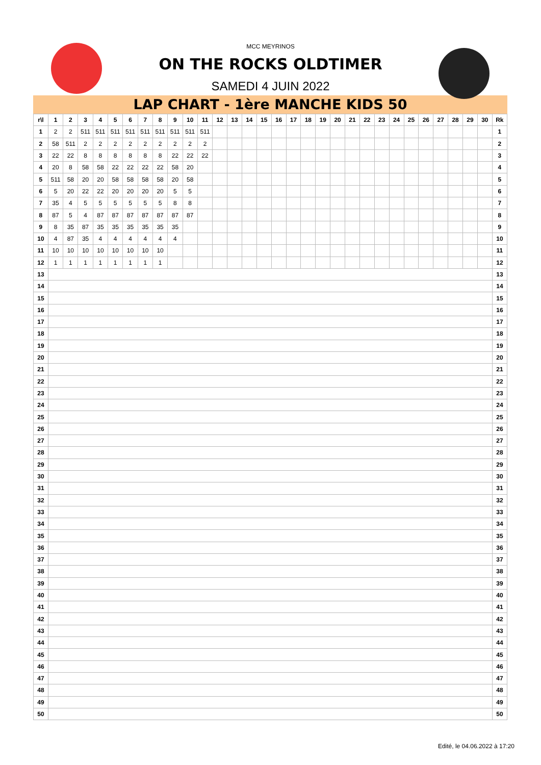MCC MEYRINOS
ON THE ROCKS OLDTIMER
SAMEDI 4 JUIN 2022
LAP CHART - 1ère MANCHE KIDS 50
| r\l | 1 | 2 | 3 | 4 | 5 | 6 | 7 | 8 | 9 | 10 | 11 | 12 | 13 | 14 | 15 | 16 | 17 | 18 | 19 | 20 | 21 | 22 | 23 | 24 | 25 | 26 | 27 | 28 | 29 | 30 | Rk |
| --- | --- | --- | --- | --- | --- | --- | --- | --- | --- | --- | --- | --- | --- | --- | --- | --- | --- | --- | --- | --- | --- | --- | --- | --- | --- | --- | --- | --- | --- | --- | --- |
| 1 | 2 | 2 | 511 | 511 | 511 | 511 | 511 | 511 | 511 | 511 | 511 | | | | | | | | | | | | | | | | | | | | 1 |
| 2 | 58 | 511 | 2 | 2 | 2 | 2 | 2 | 2 | 2 | 2 | 2 | | | | | | | | | | | | | | | | | | | | 2 |
| 3 | 22 | 22 | 8 | 8 | 8 | 8 | 8 | 8 | 22 | 22 | 22 | | | | | | | | | | | | | | | | | | | | 3 |
| 4 | 20 | 8 | 58 | 58 | 22 | 22 | 22 | 22 | 58 | 20 | | | | | | | | | | | | | | | | | | | | | 4 |
| 5 | 511 | 58 | 20 | 20 | 58 | 58 | 58 | 58 | 20 | 58 | | | | | | | | | | | | | | | | | | | | | 5 |
| 6 | 5 | 20 | 22 | 22 | 20 | 20 | 20 | 20 | 5 | 5 | | | | | | | | | | | | | | | | | | | | | 6 |
| 7 | 35 | 4 | 5 | 5 | 5 | 5 | 5 | 5 | 8 | 8 | | | | | | | | | | | | | | | | | | | | | 7 |
| 8 | 87 | 5 | 4 | 87 | 87 | 87 | 87 | 87 | 87 | 87 | | | | | | | | | | | | | | | | | | | | | 8 |
| 9 | 8 | 35 | 87 | 35 | 35 | 35 | 35 | 35 | 35 | | | | | | | | | | | | | | | | | | | | | | 9 |
| 10 | 4 | 87 | 35 | 4 | 4 | 4 | 4 | 4 | 4 | | | | | | | | | | | | | | | | | | | | | | 10 |
| 11 | 10 | 10 | 10 | 10 | 10 | 10 | 10 | 10 | | | | | | | | | | | | | | | | | | | | | | | 11 |
| 12 | 1 | 1 | 1 | 1 | 1 | 1 | 1 | 1 | | | | | | | | | | | | | | | | | | | | | | | 12 |
| 13 | | | | | | | | | | | | | | | | | | | | | | | | | | | | | | | 13 |
| 14 | | | | | | | | | | | | | | | | | | | | | | | | | | | | | | | 14 |
| 15 | | | | | | | | | | | | | | | | | | | | | | | | | | | | | | | 15 |
| 16 | | | | | | | | | | | | | | | | | | | | | | | | | | | | | | | 16 |
| 17 | | | | | | | | | | | | | | | | | | | | | | | | | | | | | | | 17 |
| 18 | | | | | | | | | | | | | | | | | | | | | | | | | | | | | | | 18 |
| 19 | | | | | | | | | | | | | | | | | | | | | | | | | | | | | | | 19 |
| 20 | | | | | | | | | | | | | | | | | | | | | | | | | | | | | | | 20 |
| 21 | | | | | | | | | | | | | | | | | | | | | | | | | | | | | | | 21 |
| 22 | | | | | | | | | | | | | | | | | | | | | | | | | | | | | | | 22 |
| 23 | | | | | | | | | | | | | | | | | | | | | | | | | | | | | | | 23 |
| 24 | | | | | | | | | | | | | | | | | | | | | | | | | | | | | | | 24 |
| 25 | | | | | | | | | | | | | | | | | | | | | | | | | | | | | | | 25 |
| 26 | | | | | | | | | | | | | | | | | | | | | | | | | | | | | | | 26 |
| 27 | | | | | | | | | | | | | | | | | | | | | | | | | | | | | | | 27 |
| 28 | | | | | | | | | | | | | | | | | | | | | | | | | | | | | | | 28 |
| 29 | | | | | | | | | | | | | | | | | | | | | | | | | | | | | | | 29 |
| 30 | | | | | | | | | | | | | | | | | | | | | | | | | | | | | | | 30 |
| 31 | | | | | | | | | | | | | | | | | | | | | | | | | | | | | | | 31 |
| 32 | | | | | | | | | | | | | | | | | | | | | | | | | | | | | | | 32 |
| 33 | | | | | | | | | | | | | | | | | | | | | | | | | | | | | | | 33 |
| 34 | | | | | | | | | | | | | | | | | | | | | | | | | | | | | | | 34 |
| 35 | | | | | | | | | | | | | | | | | | | | | | | | | | | | | | | 35 |
| 36 | | | | | | | | | | | | | | | | | | | | | | | | | | | | | | | 36 |
| 37 | | | | | | | | | | | | | | | | | | | | | | | | | | | | | | | 37 |
| 38 | | | | | | | | | | | | | | | | | | | | | | | | | | | | | | | 38 |
| 39 | | | | | | | | | | | | | | | | | | | | | | | | | | | | | | | 39 |
| 40 | | | | | | | | | | | | | | | | | | | | | | | | | | | | | | | 40 |
| 41 | | | | | | | | | | | | | | | | | | | | | | | | | | | | | | | 41 |
| 42 | | | | | | | | | | | | | | | | | | | | | | | | | | | | | | | 42 |
| 43 | | | | | | | | | | | | | | | | | | | | | | | | | | | | | | | 43 |
| 44 | | | | | | | | | | | | | | | | | | | | | | | | | | | | | | | 44 |
| 45 | | | | | | | | | | | | | | | | | | | | | | | | | | | | | | | 45 |
| 46 | | | | | | | | | | | | | | | | | | | | | | | | | | | | | | | 46 |
| 47 | | | | | | | | | | | | | | | | | | | | | | | | | | | | | | | 47 |
| 48 | | | | | | | | | | | | | | | | | | | | | | | | | | | | | | | 48 |
| 49 | | | | | | | | | | | | | | | | | | | | | | | | | | | | | | | 49 |
| 50 | | | | | | | | | | | | | | | | | | | | | | | | | | | | | | | 50 |
Edité, le 04.06.2022 à 17:20